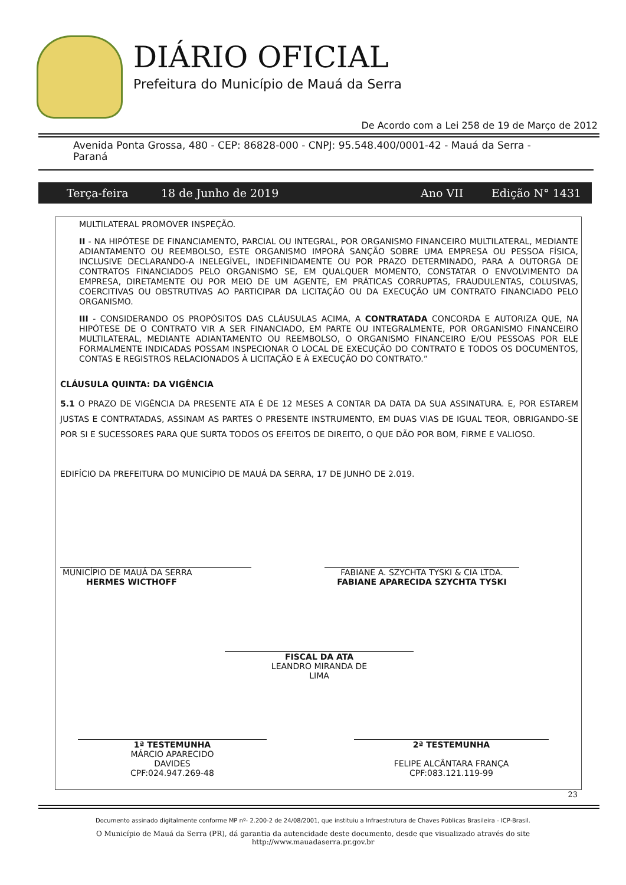DIÁRIO OFICIAL
Prefeitura do Município de Mauá da Serra
De Acordo com a Lei 258 de 19 de Março de 2012
Avenida Ponta Grossa, 480 - CEP: 86828-000 - CNPJ: 95.548.400/0001-42 - Mauá da Serra - Paraná
Terça-feira 18 de Junho de 2019 Ano VII Edição N° 1431
MULTILATERAL PROMOVER INSPEÇÃO.
II - NA HIPÓTESE DE FINANCIAMENTO, PARCIAL OU INTEGRAL, POR ORGANISMO FINANCEIRO MULTILATERAL, MEDIANTE ADIANTAMENTO OU REEMBOLSO, ESTE ORGANISMO IMPORÁ SANÇÃO SOBRE UMA EMPRESA OU PESSOA FÍSICA, INCLUSIVE DECLARANDO-A INELEGÍVEL, INDEFINIDAMENTE OU POR PRAZO DETERMINADO, PARA A OUTORGA DE CONTRATOS FINANCIADOS PELO ORGANISMO SE, EM QUALQUER MOMENTO, CONSTATAR O ENVOLVIMENTO DA EMPRESA, DIRETAMENTE OU POR MEIO DE UM AGENTE, EM PRÁTICAS CORRUPTAS, FRAUDULENTAS, COLUSIVAS, COERCITIVAS OU OBSTRUTIVAS AO PARTICIPAR DA LICITAÇÃO OU DA EXECUÇÃO UM CONTRATO FINANCIADO PELO ORGANISMO.
III - CONSIDERANDO OS PROPÓSITOS DAS CLÁUSULAS ACIMA, A CONTRATADA CONCORDA E AUTORIZA QUE, NA HIPÓTESE DE O CONTRATO VIR A SER FINANCIADO, EM PARTE OU INTEGRALMENTE, POR ORGANISMO FINANCEIRO MULTILATERAL, MEDIANTE ADIANTAMENTO OU REEMBOLSO, O ORGANISMO FINANCEIRO E/OU PESSOAS POR ELE FORMALMENTE INDICADAS POSSAM INSPECIONAR O LOCAL DE EXECUÇÃO DO CONTRATO E TODOS OS DOCUMENTOS, CONTAS E REGISTROS RELACIONADOS À LICITAÇÃO E À EXECUÇÃO DO CONTRATO.”
CLÁUSULA QUINTA: DA VIGÊNCIA
5.1 O PRAZO DE VIGÊNCIA DA PRESENTE ATA É DE 12 MESES A CONTAR DA DATA DA SUA ASSINATURA. E, POR ESTAREM JUSTAS E CONTRATADAS, ASSINAM AS PARTES O PRESENTE INSTRUMENTO, EM DUAS VIAS DE IGUAL TEOR, OBRIGANDO-SE POR SI E SUCESSORES PARA QUE SURTA TODOS OS EFEITOS DE DIREITO, O QUE DÃO POR BOM, FIRME E VALIOSO.
EDIFÍCIO DA PREFEITURA DO MUNICÍPIO DE MAUÁ DA SERRA, 17 DE JUNHO DE 2.019.
MUNICÍPIO DE MAUÁ DA SERRA
HERMES WICTHOFF
FABIANE A. SZYCHTA TYSKI & CIA LTDA.
FABIANE APARECIDA SZYCHTA TYSKI
FISCAL DA ATA
LEANDRO MIRANDA DE
LIMA
1ª TESTEMUNHA
MÁRCIO APARECIDO
DAVIDES
CPF:024.947.269-48
2ª TESTEMUNHA
FELIPE ALCÂNTARA FRANÇA
CPF:083.121.119-99
23
Documento assinado digitalmente conforme MP nº- 2.200-2 de 24/08/2001, que instituiu a Infraestrutura de Chaves Públicas Brasileira - ICP-Brasil.
O Município de Mauá da Serra (PR), dá garantia da autencidade deste documento, desde que visualizado através do site
http://www.mauadaserra.pr.gov.br